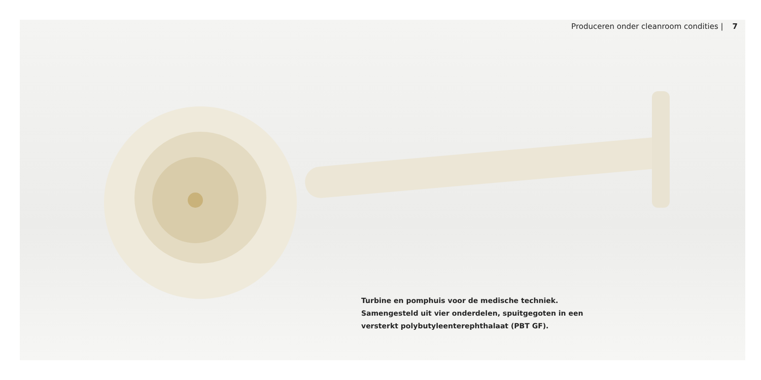Produceren onder cleanroom condities | 7
Turbine en pomphuis voor de medische techniek.
Samengesteld uit vier onderdelen, spuitgegoten in een
versterkt polybutyleenterephthalaat (PBT GF).